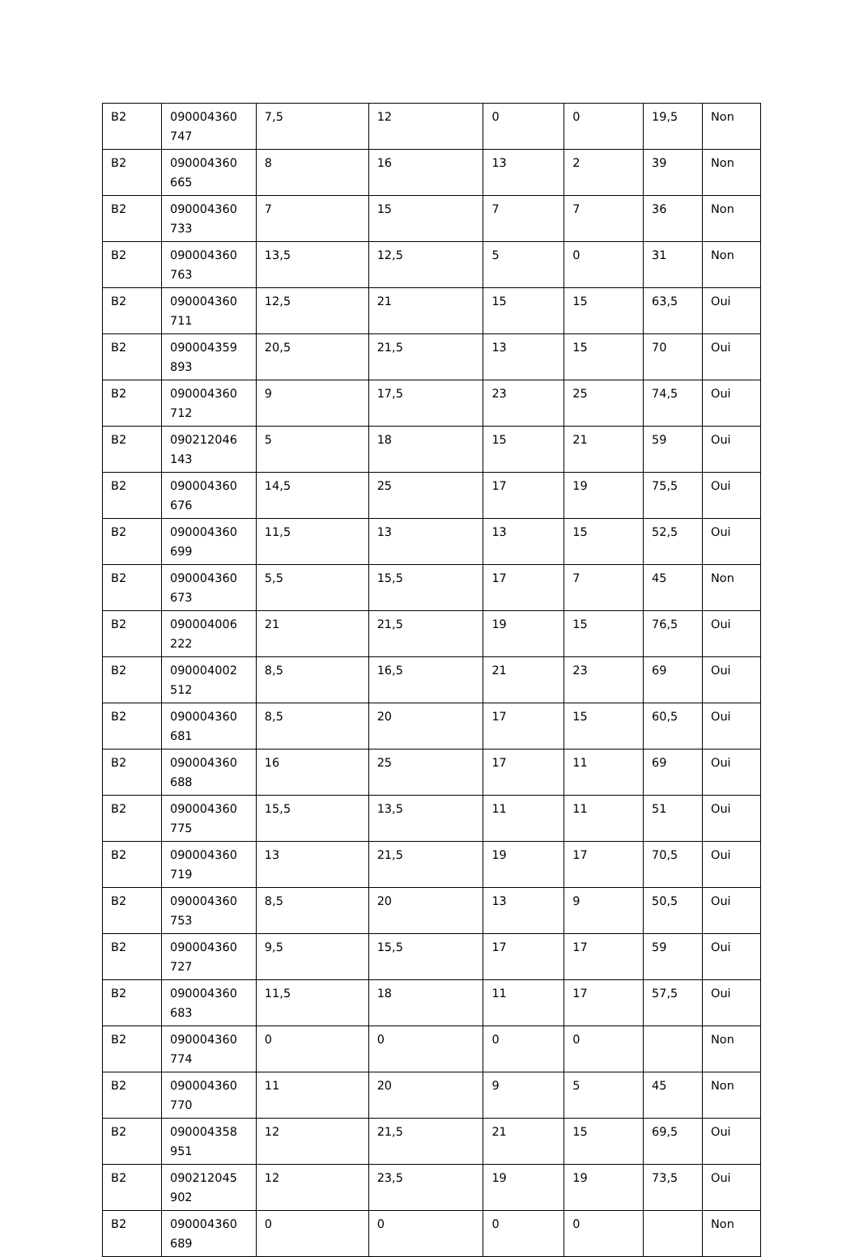| B2 | 090004360 747 | 7,5 | 12 | 0 | 0 | 19,5 | Non |
| B2 | 090004360 665 | 8 | 16 | 13 | 2 | 39 | Non |
| B2 | 090004360 733 | 7 | 15 | 7 | 7 | 36 | Non |
| B2 | 090004360 763 | 13,5 | 12,5 | 5 | 0 | 31 | Non |
| B2 | 090004360 711 | 12,5 | 21 | 15 | 15 | 63,5 | Oui |
| B2 | 090004359 893 | 20,5 | 21,5 | 13 | 15 | 70 | Oui |
| B2 | 090004360 712 | 9 | 17,5 | 23 | 25 | 74,5 | Oui |
| B2 | 090212046 143 | 5 | 18 | 15 | 21 | 59 | Oui |
| B2 | 090004360 676 | 14,5 | 25 | 17 | 19 | 75,5 | Oui |
| B2 | 090004360 699 | 11,5 | 13 | 13 | 15 | 52,5 | Oui |
| B2 | 090004360 673 | 5,5 | 15,5 | 17 | 7 | 45 | Non |
| B2 | 090004006 222 | 21 | 21,5 | 19 | 15 | 76,5 | Oui |
| B2 | 090004002 512 | 8,5 | 16,5 | 21 | 23 | 69 | Oui |
| B2 | 090004360 681 | 8,5 | 20 | 17 | 15 | 60,5 | Oui |
| B2 | 090004360 688 | 16 | 25 | 17 | 11 | 69 | Oui |
| B2 | 090004360 775 | 15,5 | 13,5 | 11 | 11 | 51 | Oui |
| B2 | 090004360 719 | 13 | 21,5 | 19 | 17 | 70,5 | Oui |
| B2 | 090004360 753 | 8,5 | 20 | 13 | 9 | 50,5 | Oui |
| B2 | 090004360 727 | 9,5 | 15,5 | 17 | 17 | 59 | Oui |
| B2 | 090004360 683 | 11,5 | 18 | 11 | 17 | 57,5 | Oui |
| B2 | 090004360 774 | 0 | 0 | 0 | 0 | | Non |
| B2 | 090004360 770 | 11 | 20 | 9 | 5 | 45 | Non |
| B2 | 090004358 951 | 12 | 21,5 | 21 | 15 | 69,5 | Oui |
| B2 | 090212045 902 | 12 | 23,5 | 19 | 19 | 73,5 | Oui |
| B2 | 090004360 689 | 0 | 0 | 0 | 0 | | Non |